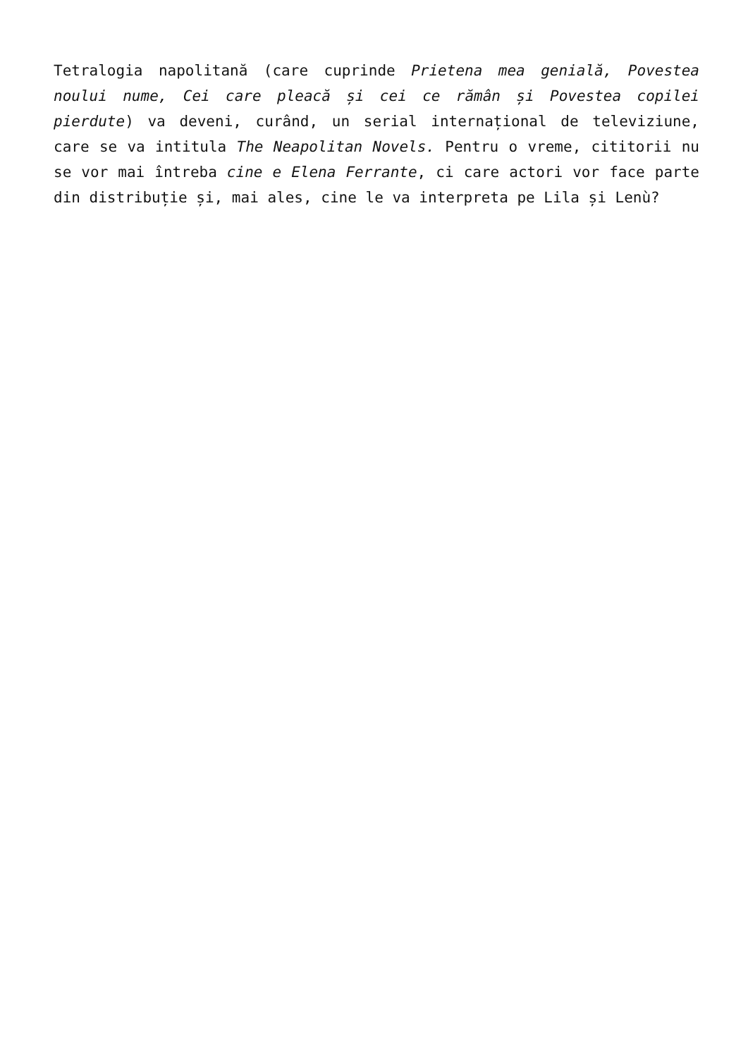Tetralogia napolitană (care cuprinde Prietena mea genială, Povestea noului nume, Cei care pleacă și cei ce rămân și Povestea copilei pierdute) va deveni, curând, un serial internațional de televiziune, care se va intitula The Neapolitan Novels. Pentru o vreme, cititorii nu se vor mai întreba cine e Elena Ferrante, ci care actori vor face parte din distribuție și, mai ales, cine le va interpreta pe Lila și Lenù?